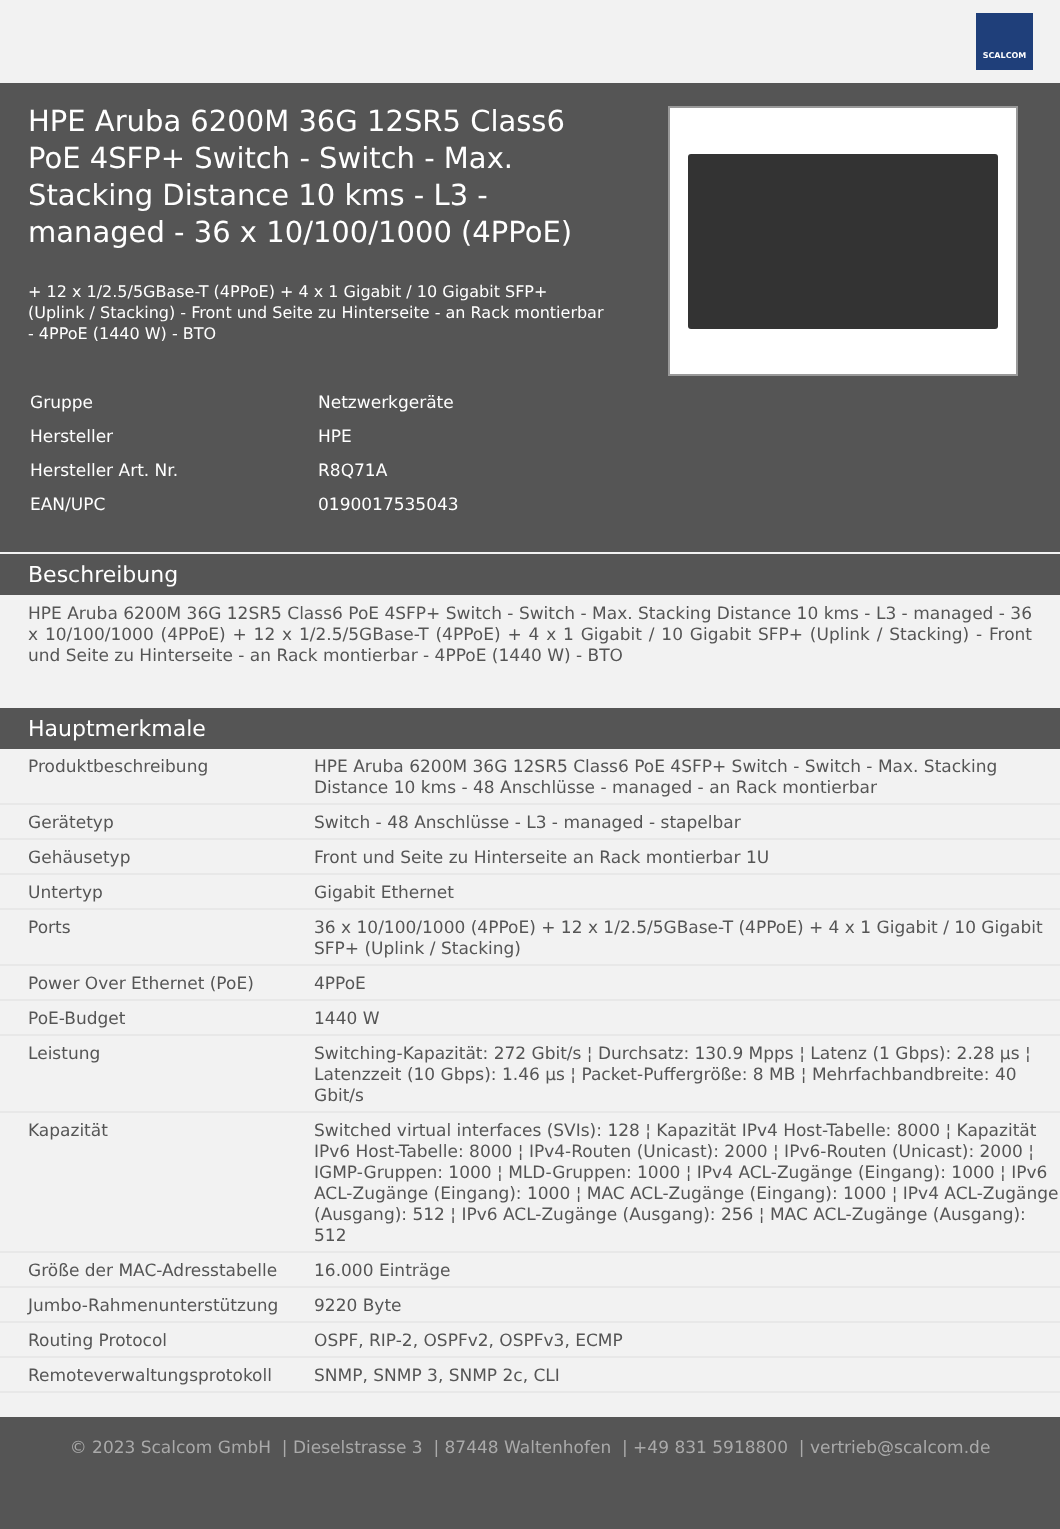SCALCOM
HPE Aruba 6200M 36G 12SR5 Class6 PoE 4SFP+ Switch - Switch - Max. Stacking Distance 10 kms - L3 - managed - 36 x 10/100/1000 (4PPoE)
+ 12 x 1/2.5/5GBase-T (4PPoE) + 4 x 1 Gigabit / 10 Gigabit SFP+ (Uplink / Stacking) - Front und Seite zu Hinterseite - an Rack montierbar - 4PPoE (1440 W) - BTO
| Gruppe | Netzwerkgeräte |
| Hersteller | HPE |
| Hersteller Art. Nr. | R8Q71A |
| EAN/UPC | 0190017535043 |
Beschreibung
HPE Aruba 6200M 36G 12SR5 Class6 PoE 4SFP+ Switch - Switch - Max. Stacking Distance 10 kms - L3 - managed - 36 x 10/100/1000 (4PPoE) + 12 x 1/2.5/5GBase-T (4PPoE) + 4 x 1 Gigabit / 10 Gigabit SFP+ (Uplink / Stacking) - Front und Seite zu Hinterseite - an Rack montierbar - 4PPoE (1440 W) - BTO
Hauptmerkmale
| Produktbeschreibung | HPE Aruba 6200M 36G 12SR5 Class6 PoE 4SFP+ Switch - Switch - Max. Stacking Distance 10 kms - 48 Anschlüsse - managed - an Rack montierbar |
| Gerätetyp | Switch - 48 Anschlüsse - L3 - managed - stapelbar |
| Gehäusetyp | Front und Seite zu Hinterseite an Rack montierbar 1U |
| Untertyp | Gigabit Ethernet |
| Ports | 36 x 10/100/1000 (4PPoE) + 12 x 1/2.5/5GBase-T (4PPoE) + 4 x 1 Gigabit / 10 Gigabit SFP+ (Uplink / Stacking) |
| Power Over Ethernet (PoE) | 4PPoE |
| PoE-Budget | 1440 W |
| Leistung | Switching-Kapazität: 272 Gbit/s ¦ Durchsatz: 130.9 Mpps ¦ Latenz (1 Gbps): 2.28 µs ¦ Latenzzeit (10 Gbps): 1.46 µs ¦ Packet-Puffergröße: 8 MB ¦ Mehrfachbandbreite: 40 Gbit/s |
| Kapazität | Switched virtual interfaces (SVIs): 128 ¦ Kapazität IPv4 Host-Tabelle: 8000 ¦ Kapazität IPv6 Host-Tabelle: 8000 ¦ IPv4-Routen (Unicast): 2000 ¦ IPv6-Routen (Unicast): 2000 ¦ IGMP-Gruppen: 1000 ¦ MLD-Gruppen: 1000 ¦ IPv4 ACL-Zugänge (Eingang): 1000 ¦ IPv6 ACL-Zugänge (Eingang): 1000 ¦ MAC ACL-Zugänge (Eingang): 1000 ¦ IPv4 ACL-Zugänge (Ausgang): 512 ¦ IPv6 ACL-Zugänge (Ausgang): 256 ¦ MAC ACL-Zugänge (Ausgang): 512 |
| Größe der MAC-Adresstabelle | 16.000 Einträge |
| Jumbo-Rahmenunterstützung | 9220 Byte |
| Routing Protocol | OSPF, RIP-2, OSPFv2, OSPFv3, ECMP |
| Remoteverwaltungsprotokoll | SNMP, SNMP 3, SNMP 2c, CLI |
© 2023 Scalcom GmbH | Dieselstrasse 3 | 87448 Waltenhofen | +49 831 5918800 | vertrieb@scalcom.de